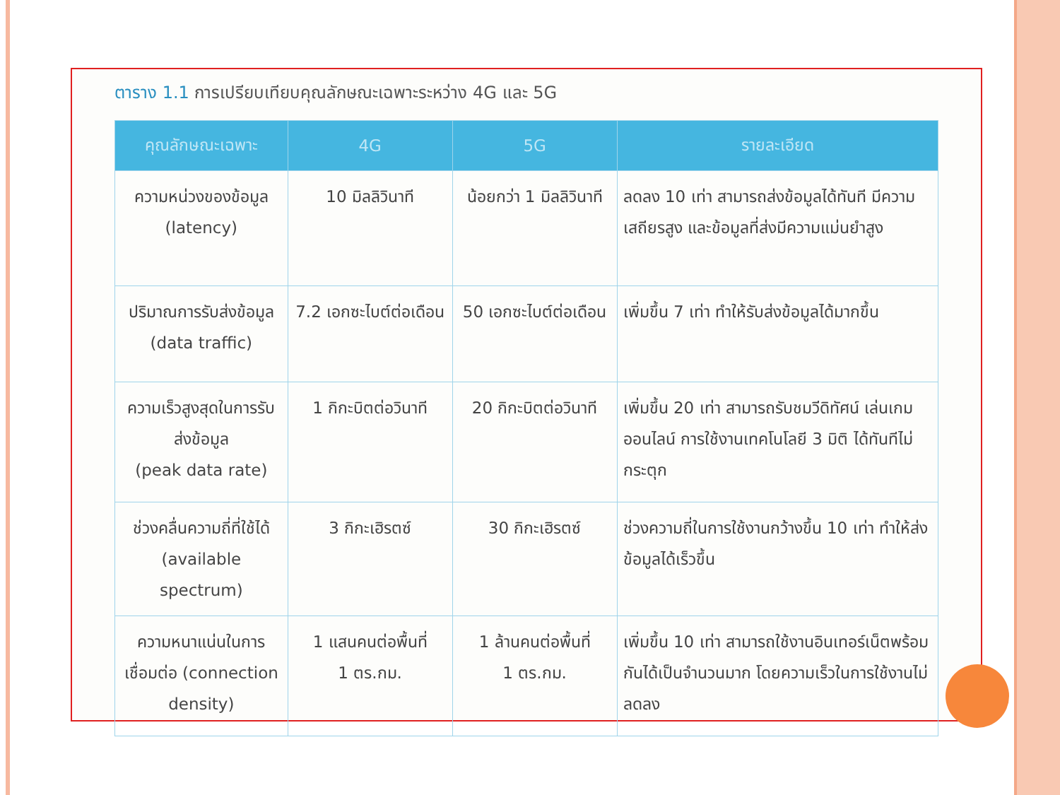ตาราง 1.1 การเปรียบเทียบคุณลักษณะเฉพาะระหว่าง 4G และ 5G
| คุณลักษณะเฉพาะ | 4G | 5G | รายละเอียด |
| --- | --- | --- | --- |
| ความหน่วงของข้อมูล (latency) | 10 มิลลิวินาที | น้อยกว่า 1 มิลลิวินาที | ลดลง 10 เท่า สามารถส่งข้อมูลได้ทันที มีความเสถียรสูง และข้อมูลที่ส่งมีความแม่นยำสูง |
| ปริมาณการรับส่งข้อมูล (data traffic) | 7.2 เอกซะไบต์ต่อเดือน | 50 เอกซะไบต์ต่อเดือน | เพิ่มขึ้น 7 เท่า ทำให้รับส่งข้อมูลได้มากขึ้น |
| ความเร็วสูงสุดในการรับส่งข้อมูล (peak data rate) | 1 กิกะบิตต่อวินาที | 20 กิกะบิตต่อวินาที | เพิ่มขึ้น 20 เท่า สามารถรับชมวีดิทัศน์ เล่นเกมออนไลน์ การใช้งานเทคโนโลยี 3 มิติ ได้ทันทีไม่กระตุก |
| ช่วงคลื่นความถี่ที่ใช้ได้ (available spectrum) | 3 กิกะเฮิรตซ์ | 30 กิกะเฮิรตซ์ | ช่วงความถี่ในการใช้งานกว้างขึ้น 10 เท่า ทำให้ส่งข้อมูลได้เร็วขึ้น |
| ความหนาแน่นในการเชื่อมต่อ (connection density) | 1 แสนคนต่อพื้นที่ 1 ตร.กม. | 1 ล้านคนต่อพื้นที่ 1 ตร.กม. | เพิ่มขึ้น 10 เท่า สามารถใช้งานอินเทอร์เน็ตพร้อมกันได้เป็นจำนวนมาก โดยความเร็วในการใช้งานไม่ลดลง |